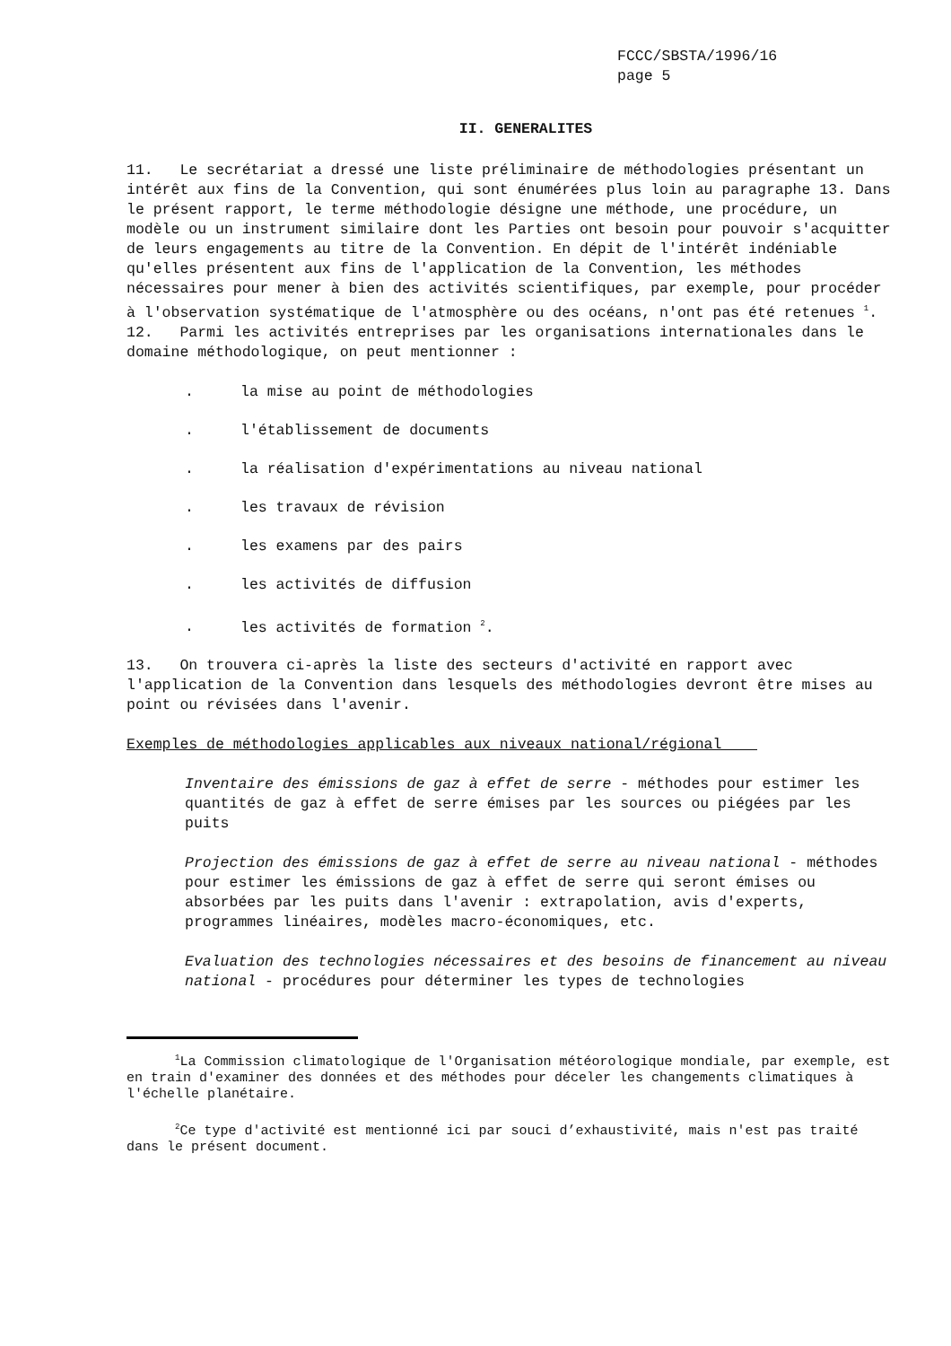FCCC/SBSTA/1996/16
page 5
II. GENERALITES
11. Le secrétariat a dressé une liste préliminaire de méthodologies présentant un intérêt aux fins de la Convention, qui sont énumérées plus loin au paragraphe 13. Dans le présent rapport, le terme méthodologie désigne une méthode, une procédure, un modèle ou un instrument similaire dont les Parties ont besoin pour pouvoir s'acquitter de leurs engagements au titre de la Convention. En dépit de l'intérêt indéniable qu'elles présentent aux fins de l'application de la Convention, les méthodes nécessaires pour mener à bien des activités scientifiques, par exemple, pour procéder à l'observation systématique de l'atmosphère ou des océans, n'ont pas été retenues <sup>1</sup>.
12. Parmi les activités entreprises par les organisations internationales dans le domaine méthodologique, on peut mentionner :
. la mise au point de méthodologies
. l'établissement de documents
. la réalisation d'expérimentations au niveau national
. les travaux de révision
. les examens par des pairs
. les activités de diffusion
. les activités de formation <sup>2</sup>.
13. On trouvera ci-après la liste des secteurs d'activité en rapport avec l'application de la Convention dans lesquels des méthodologies devront être mises au point ou révisées dans l'avenir.
Exemples de méthodologies applicables aux niveaux national/régional
Inventaire des émissions de gaz à effet de serre - méthodes pour estimer les quantités de gaz à effet de serre émises par les sources ou piégées par les puits
Projection des émissions de gaz à effet de serre au niveau national - méthodes pour estimer les émissions de gaz à effet de serre qui seront émises ou absorbées par les puits dans l'avenir : extrapolation, avis d'experts, programmes linéaires, modèles macro-économiques, etc.
Evaluation des technologies nécessaires et des besoins de financement au niveau national - procédures pour déterminer les types de technologies
<sup>1</sup> La Commission climatologique de l'Organisation météorologique mondiale, par exemple, est en train d'examiner des données et des méthodes pour déceler les changements climatiques à l'échelle planétaire.
<sup>2</sup> Ce type d'activité est mentionné ici par souci d’exhaustivité, mais n'est pas traité dans le présent document.